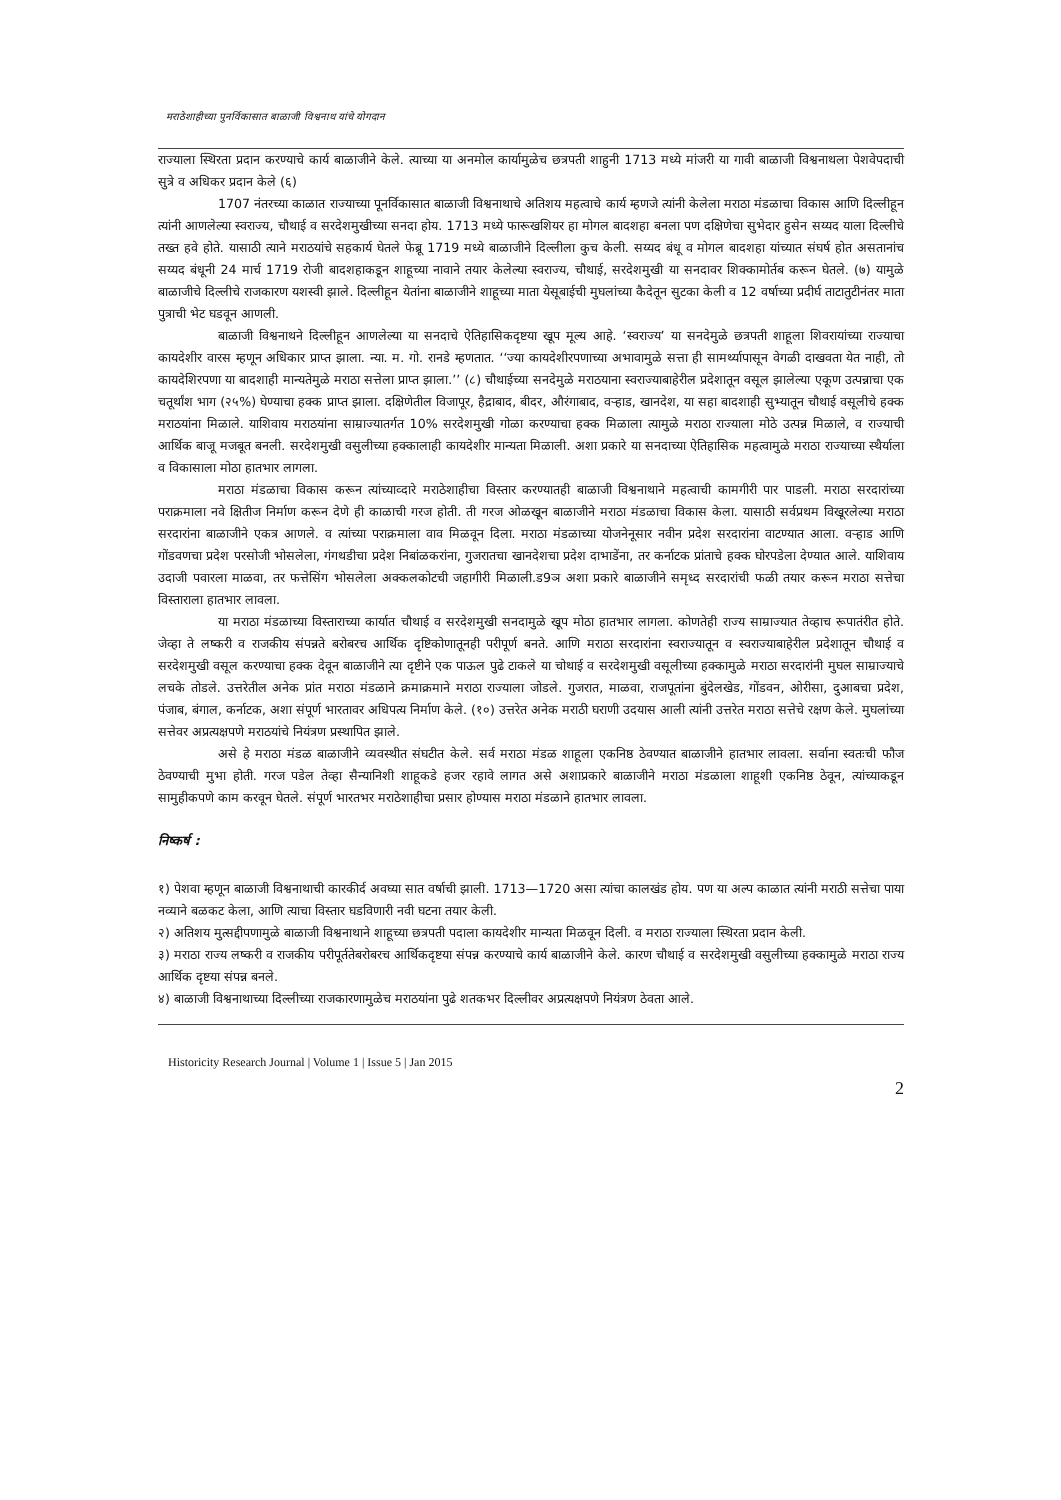मराठेशाहीच्या पुनर्विकासात बाळाजी विश्वनाथ यांचे योगदान
राज्याला स्थिरता प्रदान करण्याचे कार्य बाळाजीने केले. त्याच्या या अनमोल कार्यामुळेच छत्रपती शाहुनी 1713 मध्ये मांजरी या गावी बाळाजी विश्वनाथला पेशवेपदाची सुत्रे व अधिकर प्रदान केले (६)
1707 नंतरच्या काळात राज्याच्या पूनर्विकासात बाळाजी विश्वनाथाचे अतिशय महत्वाचे कार्य म्हणजे त्यांनी केलेला मराठा मंडळाचा विकास आणि दिल्लीहून त्यांनी आणलेल्या स्वराज्य, चौथाई व सरदेशमुखीच्या सनदा होय. 1713 मध्ये फारूखशियर हा मोगल बादशहा बनला पण दक्षिणेचा सुभेदार हुसेन सय्यद याला दिल्लीचे तख्त हवे होते. यासाठी त्याने मराठयांचे सहकार्य घेतले फेब्रू 1719 मध्ये बाळाजीने दिल्लीला कुच केली. सय्यद बंधू व मोगल बादशहा यांच्यात संघर्ष होत असतानांच सय्यद बंधूनी 24 मार्च 1719 रोजी बादशहाकडून शाहूच्या नावाने तयार केलेल्या स्वराज्य, चौथाई, सरदेशमुखी या सनदावर शिक्कामोर्तब करून घेतले. (७) यामुळे बाळाजीचे दिल्लीचे राजकारण यशस्वी झाले. दिल्लीहून येतांना बाळाजीने शाहूच्या माता येसूबाईची मुघलांच्या कैदेतून सुटका केली व 12 वर्षाच्या प्रदीर्घ ताटातुटीनंतर माता पुत्राची भेट घडवून आणली.
बाळाजी विश्वनाथने दिल्लीहून आणलेल्या या सनदाचे ऐतिहासिकदृष्टया खूप मूल्य आहे. ‘स्वराज्य’ या सनदेमुळे छत्रपती शाहूला शिवरायांच्या राज्याचा कायदेशीर वारस म्हणून अधिकार प्राप्त झाला. न्या. म. गो. रानडे म्हणतात. ‘‘ज्या कायदेशीरपणाच्या अभावामुळे सत्ता ही सामर्थ्यापासून वेगळी दाखवता येत नाही, तो कायदेशिरपणा या बादशाही मान्यतेमुळे मराठा सत्तेला प्राप्त झाला.’’ (८) चौथाईच्या सनदेमुळे मराठयाना स्वराज्याबाहेरील प्रदेशातून वसूल झालेल्या एकूण उत्पन्नाचा एक चतूर्थांश भाग (२५%) घेण्याचा हक्क प्राप्त झाला. दक्षिणेतील विजापूर, हैद्राबाद, बीदर, औरंगाबाद, वऱ्हाड, खानदेश, या सहा बादशाही सुभ्यातून चौथाई वसूलीचे हक्क मराठयांना मिळाले. याशिवाय मराठयांना साम्राज्यातर्गत 10% सरदेशमुखी गोळा करण्याचा हक्क मिळाला त्यामुळे मराठा राज्याला मोठे उत्पन्न मिळाले, व राज्याची आर्थिक बाजू मजबूत बनली. सरदेशमुखी वसुलीच्या हक्कालाही कायदेशीर मान्यता मिळाली. अशा प्रकारे या सनदाच्या ऐतिहासिक महत्वामुळे मराठा राज्याच्या स्थैर्याला व विकासाला मोठा हातभार लागला.
मराठा मंडळाचा विकास करून त्यांच्याव्दारे मराठेशाहीचा विस्तार करण्यातही बाळाजी विश्वनाथाने महत्वाची कामगीरी पार पाडली. मराठा सरदारांच्या पराक्रमाला नवे क्षितीज निर्माण करून देणे ही काळाची गरज होती. ती गरज ओळखून बाळाजीने मराठा मंडळाचा विकास केला. यासाठी सर्वप्रथम विखूरलेल्या मराठा सरदारांना बाळाजीने एकत्र आणले. व त्यांच्या पराक्रमाला वाव मिळवून दिला. मराठा मंडळाच्या योजनेनूसार नवीन प्रदेश सरदारांना वाटण्यात आला. वऱ्हाड आणि गोंडवणचा प्रदेश परसोजी भोसलेला, गंगथडीचा प्रदेश निबांळकरांना, गुजरातचा खानदेशचा प्रदेश दाभाडेंना, तर कर्नाटक प्रांताचे हक्क घोरपडेला देण्यात आले. याशिवाय उदाजी पवारला माळवा, तर फत्तेसिंग भोसलेला अक्कलकोटची जहागीरी मिळाली.ड9ञ अशा प्रकारे बाळाजीने समृध्द सरदारांची फळी तयार करून मराठा सत्तेचा विस्ताराला हातभार लावला.
या मराठा मंडळाच्या विस्ताराच्या कार्यात चौथाई व सरदेशमुखी सनदामुळे खूप मोठा हातभार लागला. कोणतेही राज्य साम्राज्यात तेव्हाच रूपातंरीत होते. जेव्हा ते लष्करी व राजकीय संपन्नते बरोबरच आर्थिक दृष्टिकोणातूनही परीपूर्ण बनते. आणि मराठा सरदारांना स्वराज्यातून व स्वराज्याबाहेरील प्रदेशातून चौथाई व सरदेशमुखी वसूल करण्याचा हक्क देवून बाळाजीने त्या दृष्टीने एक पाऊल पुढे टाकले या चोथाई व सरदेशमुखी वसूलीच्या हक्कामुळे मराठा सरदारांनी मुघल साम्राज्याचे लचके तोडले. उत्तरेतील अनेक प्रांत मराठा मंडळाने क्रमाक्रमाने मराठा राज्याला जोडले. गुजरात, माळवा, राजपूतांना बुंदेलखेड, गोंडवन, ओरीसा, दुआबचा प्रदेश, पंजाब, बंगाल, कर्नाटक, अशा संपूर्ण भारतावर अधिपत्य निर्माण केले. (१०) उत्तरेत अनेक मराठी घराणी उदयास आली त्यांनी उत्तरेत मराठा सत्तेचे रक्षण केले. मुघलांच्या सत्तेवर अप्रत्यक्षपणे मराठयांचे नियंत्रण प्रस्थापित झाले.
असे हे मराठा मंडळ बाळाजीने व्यवस्थीत संघटीत केले. सर्व मराठा मंडळ शाहूला एकनिष्ठ ठेवण्यात बाळाजीने हातभार लावला. सर्वाना स्वतःची फौज ठेवण्याची मुभा होती. गरज पडेल तेव्हा सैन्यानिशी शाहूकडे हजर रहावे लागत असे अशाप्रकारे बाळाजीने मराठा मंडळाला शाहूशी एकनिष्ठ ठेवून, त्यांच्याकडून सामुहीकपणे काम करवून घेतले. संपूर्ण भारतभर मराठेशाहीचा प्रसार होण्यास मराठा मंडळाने हातभार लावला.
निष्कर्ष :
१) पेशवा म्हणून बाळाजी विश्वनाथाची कारकीर्द अवघ्या सात वर्षाची झाली. 1713—1720 असा त्यांचा कालखंड होय. पण या अल्प काळात त्यांनी मराठी सत्तेचा पाया नव्याने बळकट केला, आणि त्याचा विस्तार घडविणारी नवी घटना तयार केली.
२) अतिशय मुत्सद्दीपणामुळे बाळाजी विश्वनाथाने शाहूच्या छत्रपती पदाला कायदेशीर मान्यता मिळवून दिली. व मराठा राज्याला स्थिरता प्रदान केली.
३) मराठा राज्य लष्करी व राजकीय परीपूर्ततेबरोबरच आर्थिकदृष्टया संपन्न करण्याचे कार्य बाळाजीने केले. कारण चौथाई व सरदेशमुखी वसुलीच्या हक्कामुळे मराठा राज्य आर्थिक दृष्टया संपन्न बनले.
४) बाळाजी विश्वनाथाच्या दिल्लीच्या राजकारणामुळेच मराठयांना पुढे शतकभर दिल्लीवर अप्रत्यक्षपणे नियंत्रण ठेवता आले.
Historicity Research Journal | Volume 1 | Issue 5 | Jan 2015
2